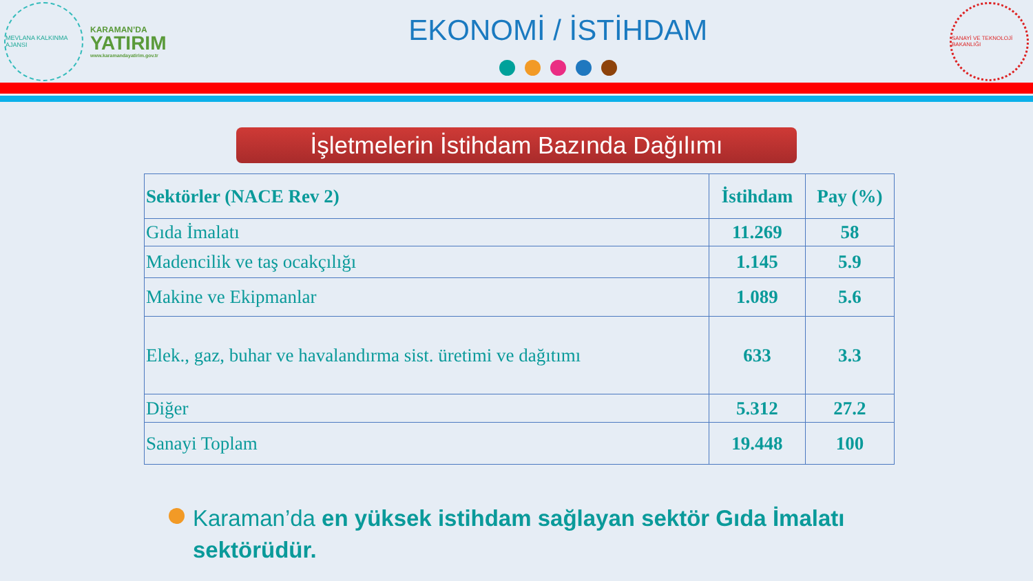MEVLANA KALKINMA AJANSI
KARAMAN’DA
YATIRIM
www.karamandayatirim.gov.tr
EKONOMİ / İSTİHDAM
SANAYİ VE TEKNOLOJİ BAKANLIĞI
İşletmelerin İstihdam Bazında Dağılımı
| Sektörler (NACE Rev 2) | İstihdam | Pay (%) |
| --- | --- | --- |
| Gıda İmalatı | 11.269 | 58 |
| Madencilik ve taş ocakçılığı | 1.145 | 5.9 |
| Makine ve Ekipmanlar | 1.089 | 5.6 |
| Elek., gaz, buhar ve havalandırma sist. üretimi ve dağıtımı | 633 | 3.3 |
| Diğer | 5.312 | 27.2 |
| Sanayi Toplam | 19.448 | 100 |
Karaman’da en yüksek istihdam sağlayan sektör Gıda İmalatı sektörüdür.